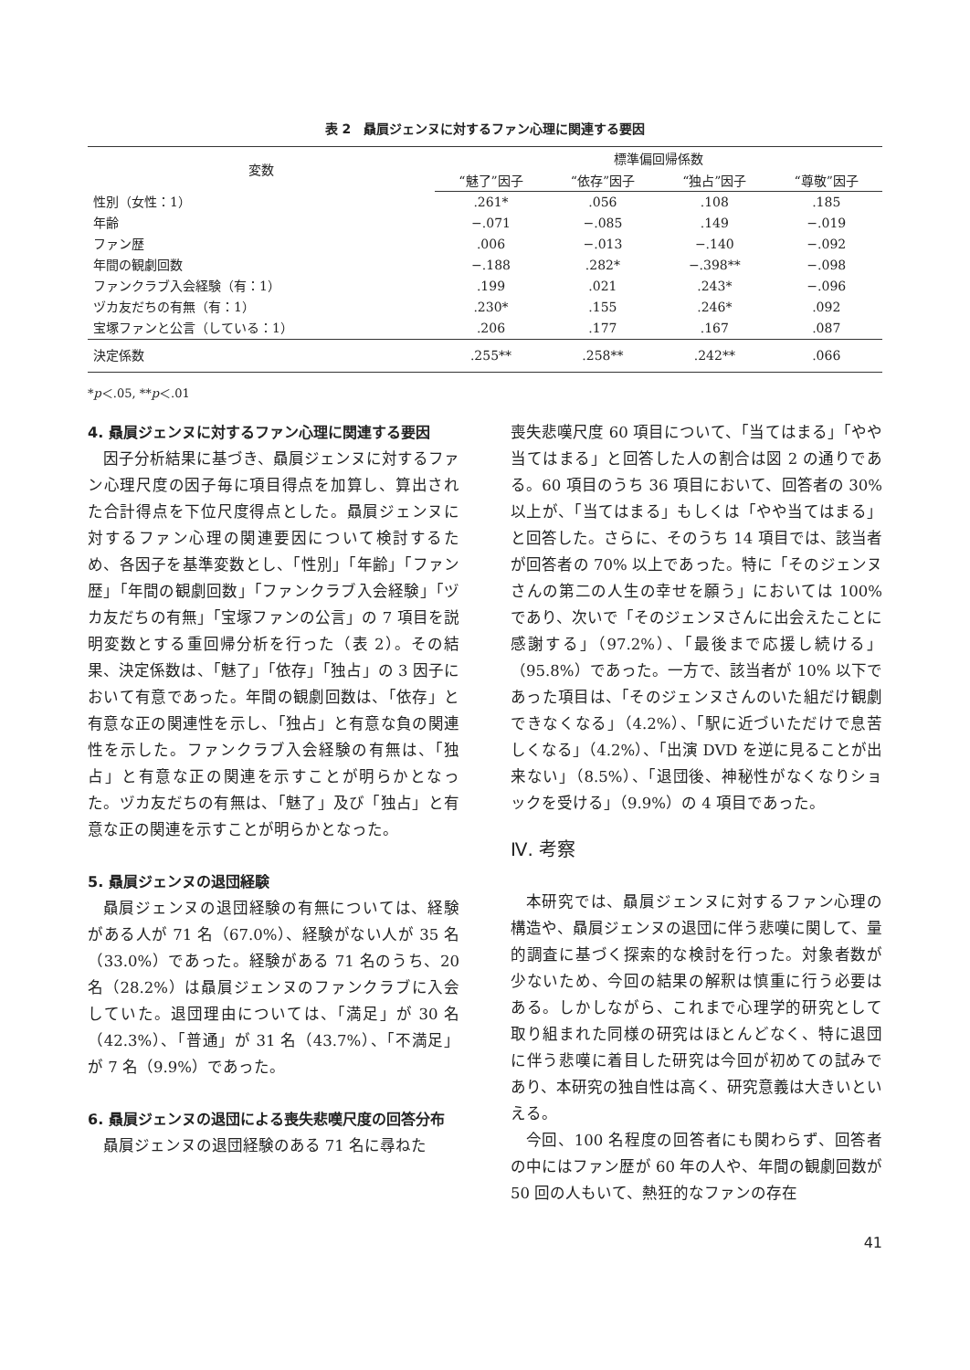表 2　贔屓ジェンヌに対するファン心理に関連する要因
| 変数 | 標準偏回帰係数 | | | |
| --- | --- | --- | --- | --- |
| | “魅了”因子 | “依存”因子 | “独占”因子 | “尊敬”因子 |
| 性別（女性：1） | .261* | .056 | .108 | .185 |
| 年齢 | −.071 | −.085 | .149 | −.019 |
| ファン歴 | .006 | −.013 | −.140 | −.092 |
| 年間の観劇回数 | −.188 | .282* | −.398** | −.098 |
| ファンクラブ入会経験（有：1） | .199 | .021 | .243* | −.096 |
| ヅカ友だちの有無（有：1） | .230* | .155 | .246* | .092 |
| 宝塚ファンと公言（している：1） | .206 | .177 | .167 | .087 |
| 決定係数 | .255** | .258** | .242** | .066 |
*p＜.05, **p＜.01
4. 贔屓ジェンヌに対するファン心理に関連する要因
因子分析結果に基づき、贔屓ジェンヌに対するファン心理尺度の因子毎に項目得点を加算し、算出された合計得点を下位尺度得点とした。贔屓ジェンヌに対するファン心理の関連要因について検討するため、各因子を基準変数とし、「性別」「年齢」「ファン歴」「年間の観劇回数」「ファンクラブ入会経験」「ヅカ友だちの有無」「宝塚ファンの公言」の 7 項目を説明変数とする重回帰分析を行った（表 2）。その結果、決定係数は、「魅了」「依存」「独占」の 3 因子において有意であった。年間の観劇回数は、「依存」と有意な正の関連性を示し、「独占」と有意な負の関連性を示した。ファンクラブ入会経験の有無は、「独占」と有意な正の関連を示すことが明らかとなった。ヅカ友だちの有無は、「魅了」及び「独占」と有意な正の関連を示すことが明らかとなった。
5. 贔屓ジェンヌの退団経験
贔屓ジェンヌの退団経験の有無については、経験がある人が 71 名（67.0%）、経験がない人が 35 名（33.0%）であった。経験がある 71 名のうち、20 名（28.2%）は贔屓ジェンヌのファンクラブに入会していた。退団理由については、「満足」が 30 名（42.3%）、「普通」が 31 名（43.7%）、「不満足」が 7 名（9.9%）であった。
6. 贔屓ジェンヌの退団による喪失悲嘆尺度の回答分布
贔屓ジェンヌの退団経験のある 71 名に尋ねた
喪失悲嘆尺度 60 項目について、「当てはまる」「やや当てはまる」と回答した人の割合は図 2 の通りである。60 項目のうち 36 項目において、回答者の 30% 以上が、「当てはまる」もしくは「やや当てはまる」と回答した。さらに、そのうち 14 項目では、該当者が回答者の 70% 以上であった。特に「そのジェンヌさんの第二の人生の幸せを願う」においては 100% であり、次いで「そのジェンヌさんに出会えたことに感謝する」（97.2%）、「最後まで応援し続ける」（95.8%）であった。一方で、該当者が 10% 以下であった項目は、「そのジェンヌさんのいた組だけ観劇できなくなる」（4.2%）、「駅に近づいただけで息苦しくなる」（4.2%）、「出演 DVD を逆に見ることが出来ない」（8.5%）、「退団後、神秘性がなくなりショックを受ける」（9.9%）の 4 項目であった。
Ⅳ. 考察
本研究では、贔屓ジェンヌに対するファン心理の構造や、贔屓ジェンヌの退団に伴う悲嘆に関して、量的調査に基づく探索的な検討を行った。対象者数が少ないため、今回の結果の解釈は慎重に行う必要はある。しかしながら、これまで心理学的研究として取り組まれた同様の研究はほとんどなく、特に退団に伴う悲嘆に着目した研究は今回が初めての試みであり、本研究の独自性は高く、研究意義は大きいといえる。
今回、100 名程度の回答者にも関わらず、回答者の中にはファン歴が 60 年の人や、年間の観劇回数が 50 回の人もいて、熱狂的なファンの存在
41